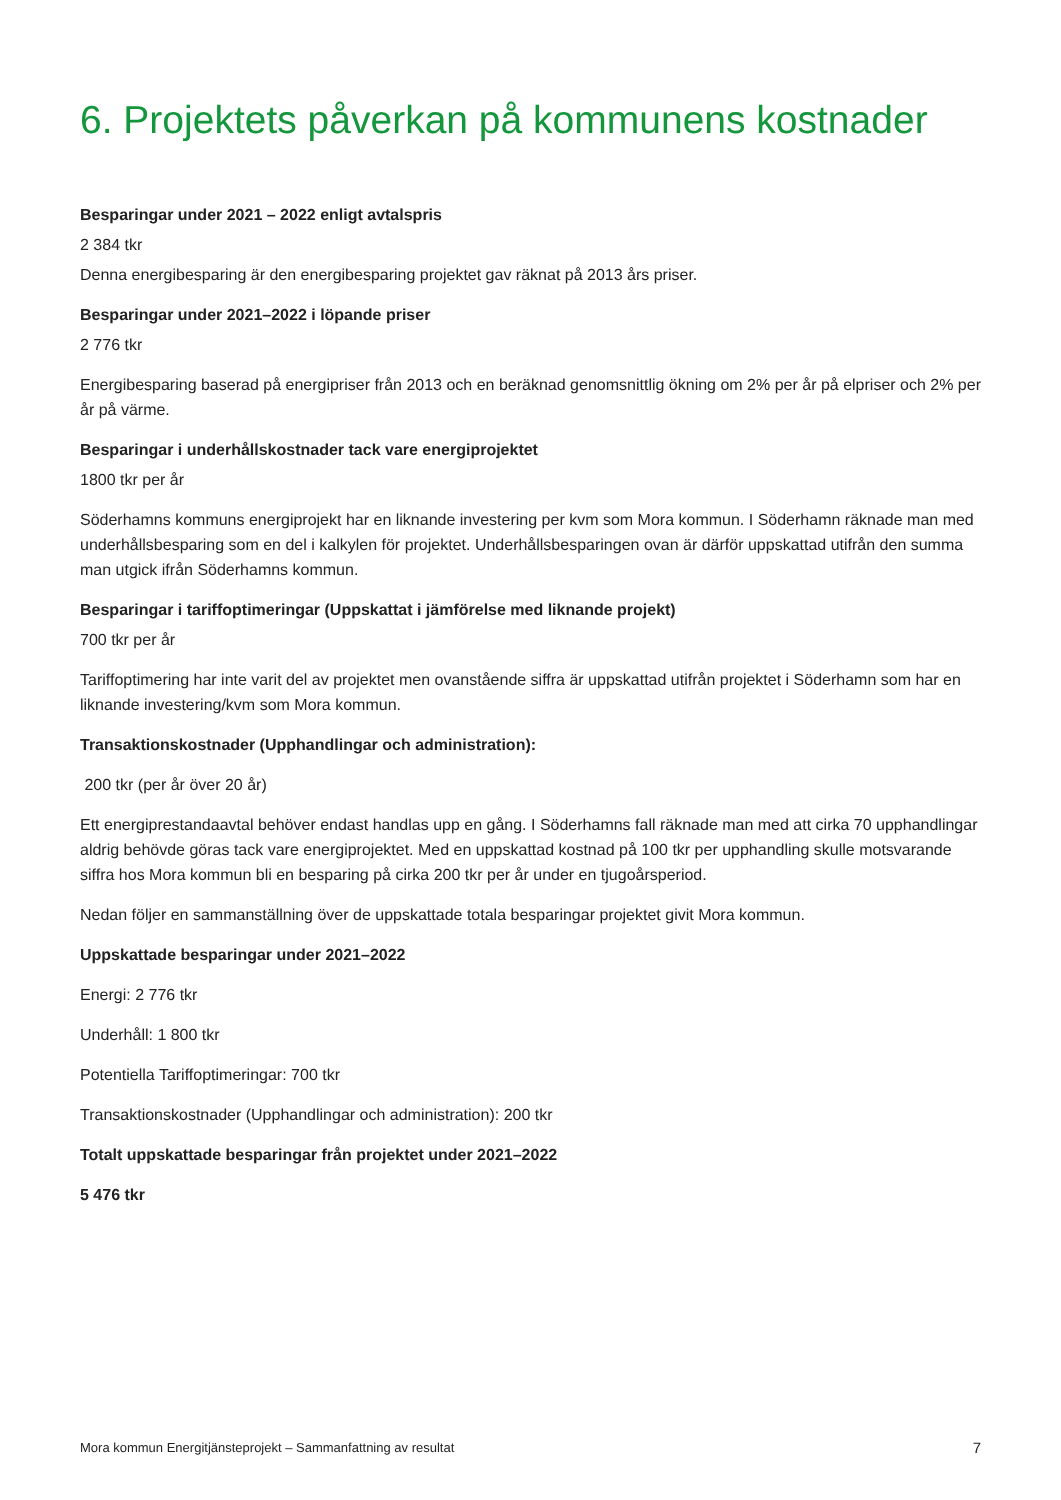6. Projektets påverkan på kommunens kostnader
Besparingar under 2021 – 2022 enligt avtalspris
2 384 tkr
Denna energibesparing är den energibesparing projektet gav räknat på 2013 års priser.
Besparingar under 2021–2022 i löpande priser
2 776 tkr
Energibesparing baserad på energipriser från 2013 och en beräknad genomsnittlig ökning om 2% per år på elpriser och 2% per år på värme.
Besparingar i underhållskostnader tack vare energiprojektet
1800 tkr per år
Söderhamns kommuns energiprojekt har en liknande investering per kvm som Mora kommun. I Söderhamn räknade man med underhållsbesparing som en del i kalkylen för projektet. Underhållsbesparingen ovan är därför uppskattad utifrån den summa man utgick ifrån Söderhamns kommun.
Besparingar i tariffoptimeringar (Uppskattat i jämförelse med liknande projekt)
700 tkr per år
Tariffoptimering har inte varit del av projektet men ovanstående siffra är uppskattad utifrån projektet i Söderhamn som har en liknande investering/kvm som Mora kommun.
Transaktionskostnader (Upphandlingar och administration):
200 tkr (per år över 20 år)
Ett energiprestandaavtal behöver endast handlas upp en gång. I Söderhamns fall räknade man med att cirka 70 upphandlingar aldrig behövde göras tack vare energiprojektet. Med en uppskattad kostnad på 100 tkr per upphandling skulle motsvarande siffra hos Mora kommun bli en besparing på cirka 200 tkr per år under en tjugoårsperiod.
Nedan följer en sammanställning över de uppskattade totala besparingar projektet givit Mora kommun.
Uppskattade besparingar under 2021–2022
Energi: 2 776 tkr
Underhåll: 1 800 tkr
Potentiella Tariffoptimeringar: 700 tkr
Transaktionskostnader (Upphandlingar och administration): 200 tkr
Totalt uppskattade besparingar från projektet under 2021–2022
5 476 tkr
Mora kommun Energitjänsteprojekt – Sammanfattning av resultat 7